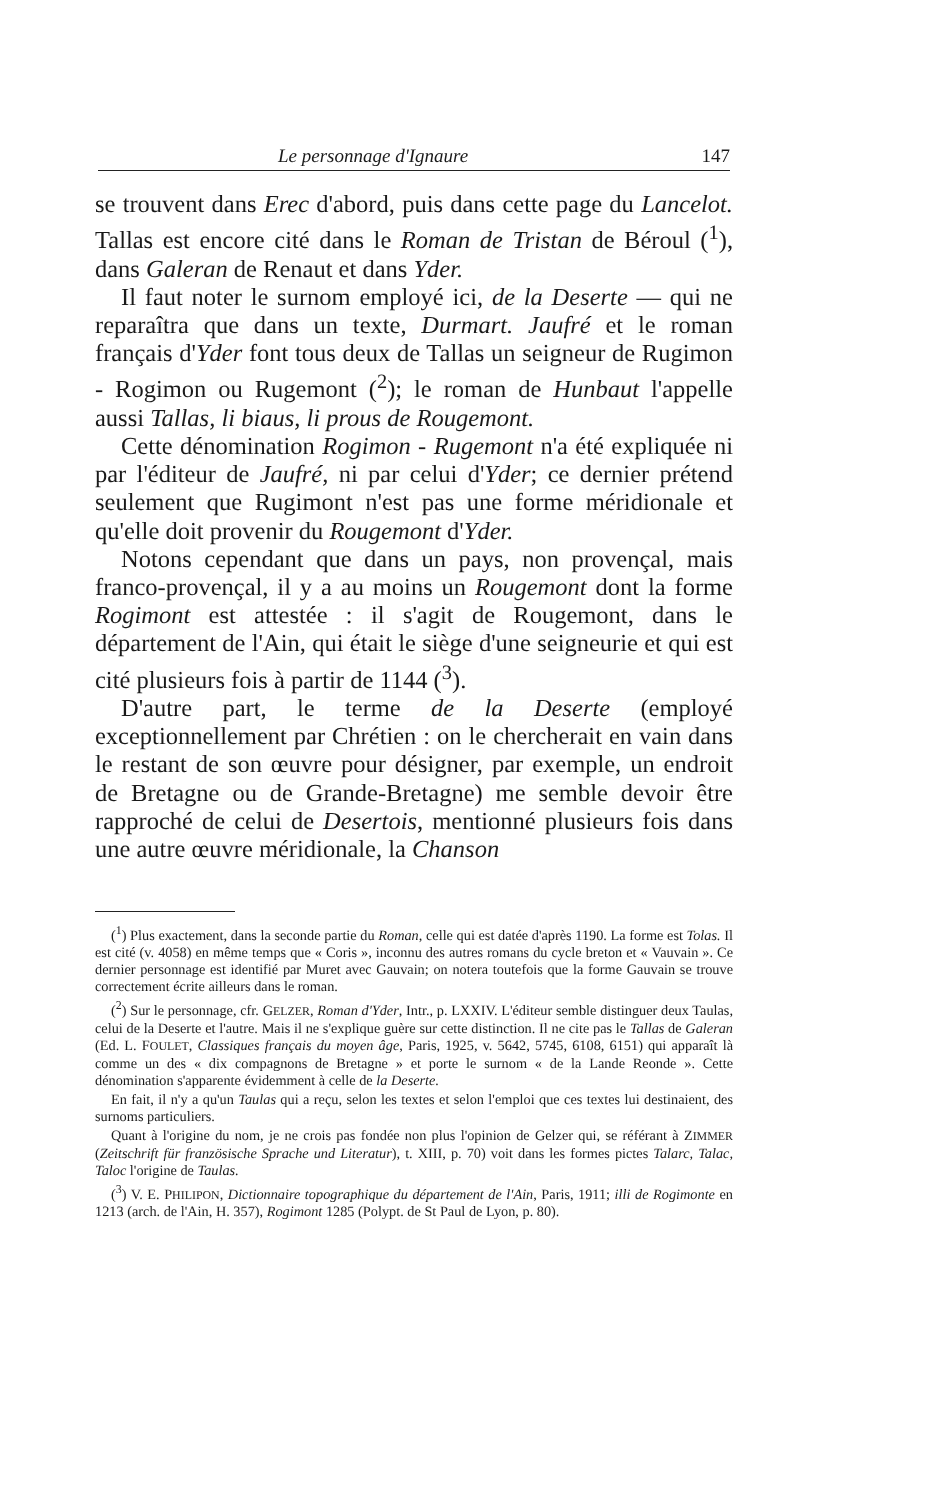Le personnage d'Ignaure 147
se trouvent dans Erec d'abord, puis dans cette page du Lancelot. Tallas est encore cité dans le Roman de Tristan de Béroul (<sup>1</sup>), dans Galeran de Renaut et dans Yder.
Il faut noter le surnom employé ici, de la Deserte — qui ne reparaîtra que dans un texte, Durmart. Jaufré et le roman français d'Yder font tous deux de Tallas un seigneur de Rugimon - Rogimon ou Rugemont (<sup>2</sup>); le roman de Hunbaut l'appelle aussi Tallas, li biaus, li prous de Rougemont.
Cette dénomination Rogimon - Rugemont n'a été expliquée ni par l'éditeur de Jaufré, ni par celui d'Yder; ce dernier prétend seulement que Rugimont n'est pas une forme méridionale et qu'elle doit provenir du Rougemont d'Yder.
Notons cependant que dans un pays, non provençal, mais franco-provençal, il y a au moins un Rougemont dont la forme Rogimont est attestée : il s'agit de Rougemont, dans le département de l'Ain, qui était le siège d'une seigneurie et qui est cité plusieurs fois à partir de 1144 (<sup>3</sup>).
D'autre part, le terme de la Deserte (employé exceptionnellement par Chrétien : on le chercherait en vain dans le restant de son œuvre pour désigner, par exemple, un endroit de Bretagne ou de Grande-Bretagne) me semble devoir être rapproché de celui de Desertois, mentionné plusieurs fois dans une autre œuvre méridionale, la Chanson
(<sup>1</sup>) Plus exactement, dans la seconde partie du Roman, celle qui est datée d'après 1190. La forme est Tolas. Il est cité (v. 4058) en même temps que « Coris », inconnu des autres romans du cycle breton et « Vauvain ». Ce dernier personnage est identifié par Muret avec Gauvain; on notera toutefois que la forme Gauvain se trouve correctement écrite ailleurs dans le roman.
(<sup>2</sup>) Sur le personnage, cfr. GELZER, Roman d'Yder, Intr., p. LXXIV. L'éditeur semble distinguer deux Taulas, celui de la Deserte et l'autre. Mais il ne s'explique guère sur cette distinction. Il ne cite pas le Tallas de Galeran (Ed. L. FOULET, Classiques français du moyen âge, Paris, 1925, v. 5642, 5745, 6108, 6151) qui apparaît là comme un des « dix compagnons de Bretagne » et porte le surnom « de la Lande Reonde ». Cette dénomination s'apparente évidemment à celle de la Deserte.
En fait, il n'y a qu'un Taulas qui a reçu, selon les textes et selon l'emploi que ces textes lui destinaient, des surnoms particuliers.
Quant à l'origine du nom, je ne crois pas fondée non plus l'opinion de Gelzer qui, se référant à ZIMMER (Zeitschrift für französische Sprache und Literatur), t. XIII, p. 70) voit dans les formes pictes Talarc, Talac, Taloc l'origine de Taulas.
(<sup>3</sup>) V. E. PHILIPON, Dictionnaire topographique du département de l'Ain, Paris, 1911; illi de Rogimonte en 1213 (arch. de l'Ain, H. 357), Rogimont 1285 (Polypt. de St Paul de Lyon, p. 80).